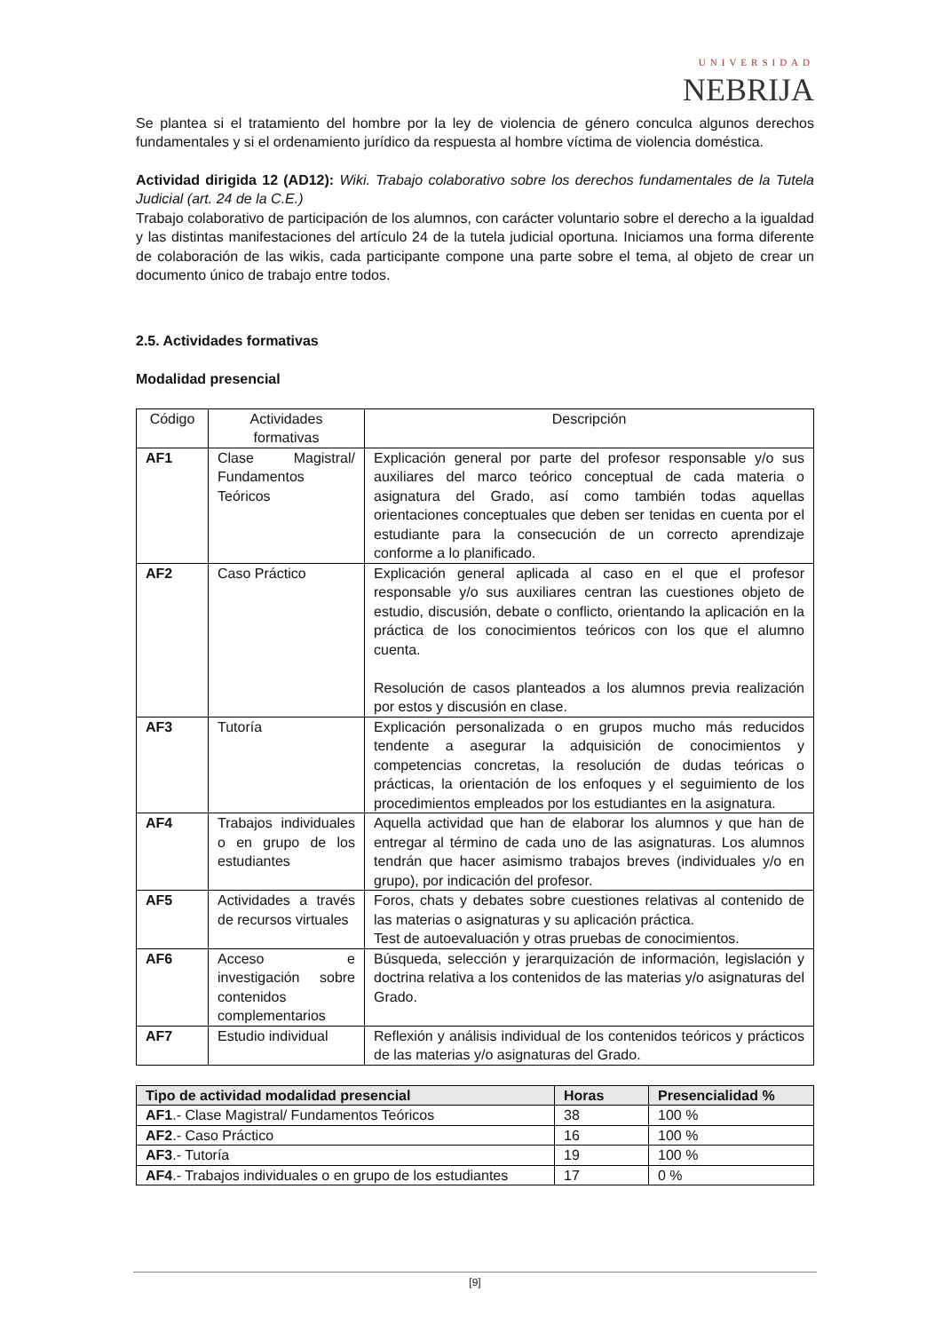UNIVERSIDAD
NEBRIJA
Se plantea si el tratamiento del hombre por la ley de violencia de género conculca algunos derechos fundamentales y si el ordenamiento jurídico da respuesta al hombre víctima de violencia doméstica.
Actividad dirigida 12 (AD12): Wiki. Trabajo colaborativo sobre los derechos fundamentales de la Tutela Judicial (art. 24 de la C.E.)
Trabajo colaborativo de participación de los alumnos, con carácter voluntario sobre el derecho a la igualdad y las distintas manifestaciones del artículo 24 de la tutela judicial oportuna. Iniciamos una forma diferente de colaboración de las wikis, cada participante compone una parte sobre el tema, al objeto de crear un documento único de trabajo entre todos.
2.5. Actividades formativas
Modalidad presencial
| Código | Actividades formativas | Descripción |
| --- | --- | --- |
| AF1 | Clase Magistral/ Fundamentos Teóricos | Explicación general por parte del profesor responsable y/o sus auxiliares del marco teórico conceptual de cada materia o asignatura del Grado, así como también todas aquellas orientaciones conceptuales que deben ser tenidas en cuenta por el estudiante para la consecución de un correcto aprendizaje conforme a lo planificado. |
| AF2 | Caso Práctico | Explicación general aplicada al caso en el que el profesor responsable y/o sus auxiliares centran las cuestiones objeto de estudio, discusión, debate o conflicto, orientando la aplicación en la práctica de los conocimientos teóricos con los que el alumno cuenta. Resolución de casos planteados a los alumnos previa realización por estos y discusión en clase. |
| AF3 | Tutoría | Explicación personalizada o en grupos mucho más reducidos tendente a asegurar la adquisición de conocimientos y competencias concretas, la resolución de dudas teóricas o prácticas, la orientación de los enfoques y el seguimiento de los procedimientos empleados por los estudiantes en la asignatura. |
| AF4 | Trabajos individuales o en grupo de los estudiantes | Aquella actividad que han de elaborar los alumnos y que han de entregar al término de cada uno de las asignaturas. Los alumnos tendrán que hacer asimismo trabajos breves (individuales y/o en grupo), por indicación del profesor. |
| AF5 | Actividades a través de recursos virtuales | Foros, chats y debates sobre cuestiones relativas al contenido de las materias o asignaturas y su aplicación práctica. Test de autoevaluación y otras pruebas de conocimientos. |
| AF6 | Acceso e investigación sobre contenidos complementarios | Búsqueda, selección y jerarquización de información, legislación y doctrina relativa a los contenidos de las materias y/o asignaturas del Grado. |
| AF7 | Estudio individual | Reflexión y análisis individual de los contenidos teóricos y prácticos de las materias y/o asignaturas del Grado. |
| Tipo de actividad modalidad presencial | Horas | Presencialidad % |
| --- | --- | --- |
| AF1 .- Clase Magistral/ Fundamentos Teóricos | 38 | 100 % |
| AF2 .- Caso Práctico | 16 | 100 % |
| AF3 .- Tutoría | 19 | 100 % |
| AF4 .- Trabajos individuales o en grupo de los estudiantes | 17 | 0 % |
[9]